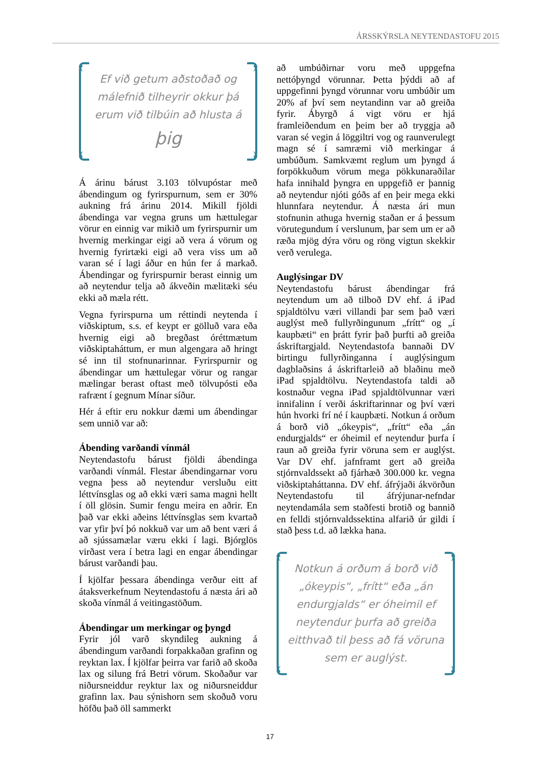ÁRSSKÝRSLA NEYTENDASTOFU 2015
Ef við getum aðstoðað og málefnið tilheyrir okkur þá erum við tilbúin að hlusta á
þig
Á árinu bárust 3.103 tölvupóstar með ábendingum og fyrirspurnum, sem er 30% aukning frá árinu 2014. Mikill fjöldi ábendinga var vegna gruns um hættulegar vörur en einnig var mikið um fyrirspurnir um hvernig merkingar eigi að vera á vörum og hvernig fyrirtæki eigi að vera viss um að varan sé í lagi áður en hún fer á markað. Ábendingar og fyrirspurnir berast einnig um að neytendur telja að ákveðin mælitæki séu ekki að mæla rétt.
Vegna fyrirspurna um réttindi neytenda í viðskiptum, s.s. ef keypt er gölluð vara eða hvernig eigi að bregðast óréttmætum viðskiptaháttum, er mun algengara að hringt sé inn til stofnunarinnar. Fyrirspurnir og ábendingar um hættulegar vörur og rangar mælingar berast oftast með tölvupósti eða rafrænt í gegnum Mínar síður.
Hér á eftir eru nokkur dæmi um ábendingar sem unnið var að:
Ábending varðandi vínmál
Neytendastofu bárust fjöldi ábendinga varðandi vínmál. Flestar ábendingarnar voru vegna þess að neytendur versluðu eitt léttvínsglas og að ekki væri sama magni hellt í öll glösin. Sumir fengu meira en aðrir. En það var ekki aðeins léttvínsglas sem kvartað var yfir því þó nokkuð var um að bent væri á að sjússamælar væru ekki í lagi. Bjórglös virðast vera í betra lagi en engar ábendingar bárust varðandi þau.
Í kjölfar þessara ábendinga verður eitt af átaksverkefnum Neytendastofu á næsta ári að skoða vínmál á veitingastöðum.
Ábendingar um merkingar og þyngd
Fyrir jól varð skyndileg aukning á ábendingum varðandi forpakkaðan grafinn og reyktan lax. Í kjölfar þeirra var farið að skoða lax og silung frá Betri vörum. Skoðaður var niðursneiddur reyktur lax og niðursneiddur grafinn lax. Þau sýnishorn sem skoðuð voru höfðu það öll sammerkt
að umbúðirnar voru með uppgefna nettóþyngd vörunnar. Þetta þýddi að af uppgefinni þyngd vörunnar voru umbúðir um 20% af því sem neytandinn var að greiða fyrir. Ábyrgð á vigt vöru er hjá framleiðendum en þeim ber að tryggja að varan sé vegin á löggiltri vog og raunverulegt magn sé í samræmi við merkingar á umbúðum. Samkvæmt reglum um þyngd á forpökkuðum vörum mega pökkunaraðilar hafa innihald þyngra en uppgefið er þannig að neytendur njóti góðs af en þeir mega ekki hlunnfara neytendur. Á næsta ári mun stofnunin athuga hvernig staðan er á þessum vörutegundum í verslunum, þar sem um er að ræða mjög dýra vöru og röng vigtun skekkir verð verulega.
Auglýsingar DV
Neytendastofu bárust ábendingar frá neytendum um að tilboð DV ehf. á iPad spjaldtölvu væri villandi þar sem það væri auglýst með fullyrðingunum „frítt“ og „í kaupbæti“ en þrátt fyrir það þurfti að greiða áskriftargjald. Neytendastofa bannaði DV birtingu fullyrðinganna í auglýsingum dagblaðsins á áskriftarleið að blaðinu með iPad spjaldtölvu. Neytendastofa taldi að kostnaður vegna iPad spjaldtölvunnar væri innifalinn í verði áskriftarinnar og því væri hún hvorki frí né í kaupbæti. Notkun á orðum á borð við „ókeypis“, „frítt“ eða „án endurgjalds“ er óheimil ef neytendur þurfa í raun að greiða fyrir vöruna sem er auglýst. Var DV ehf. jafnframt gert að greiða stjórnvaldssekt að fjárhæð 300.000 kr. vegna viðskiptaháttanna. DV ehf. áfrýjaði ákvörðun Neytendastofu til áfrýjunar-nefndar neytendamála sem staðfesti brotið og bannið en felldi stjórnvaldssektina alfarið úr gildi í stað þess t.d. að lækka hana.
Notkun á orðum á borð við „ókeypis“, „frítt“ eða „án endurgjalds“ er óheimil ef neytendur þurfa að greiða eitthvað til þess að fá vöruna sem er auglýst.
17